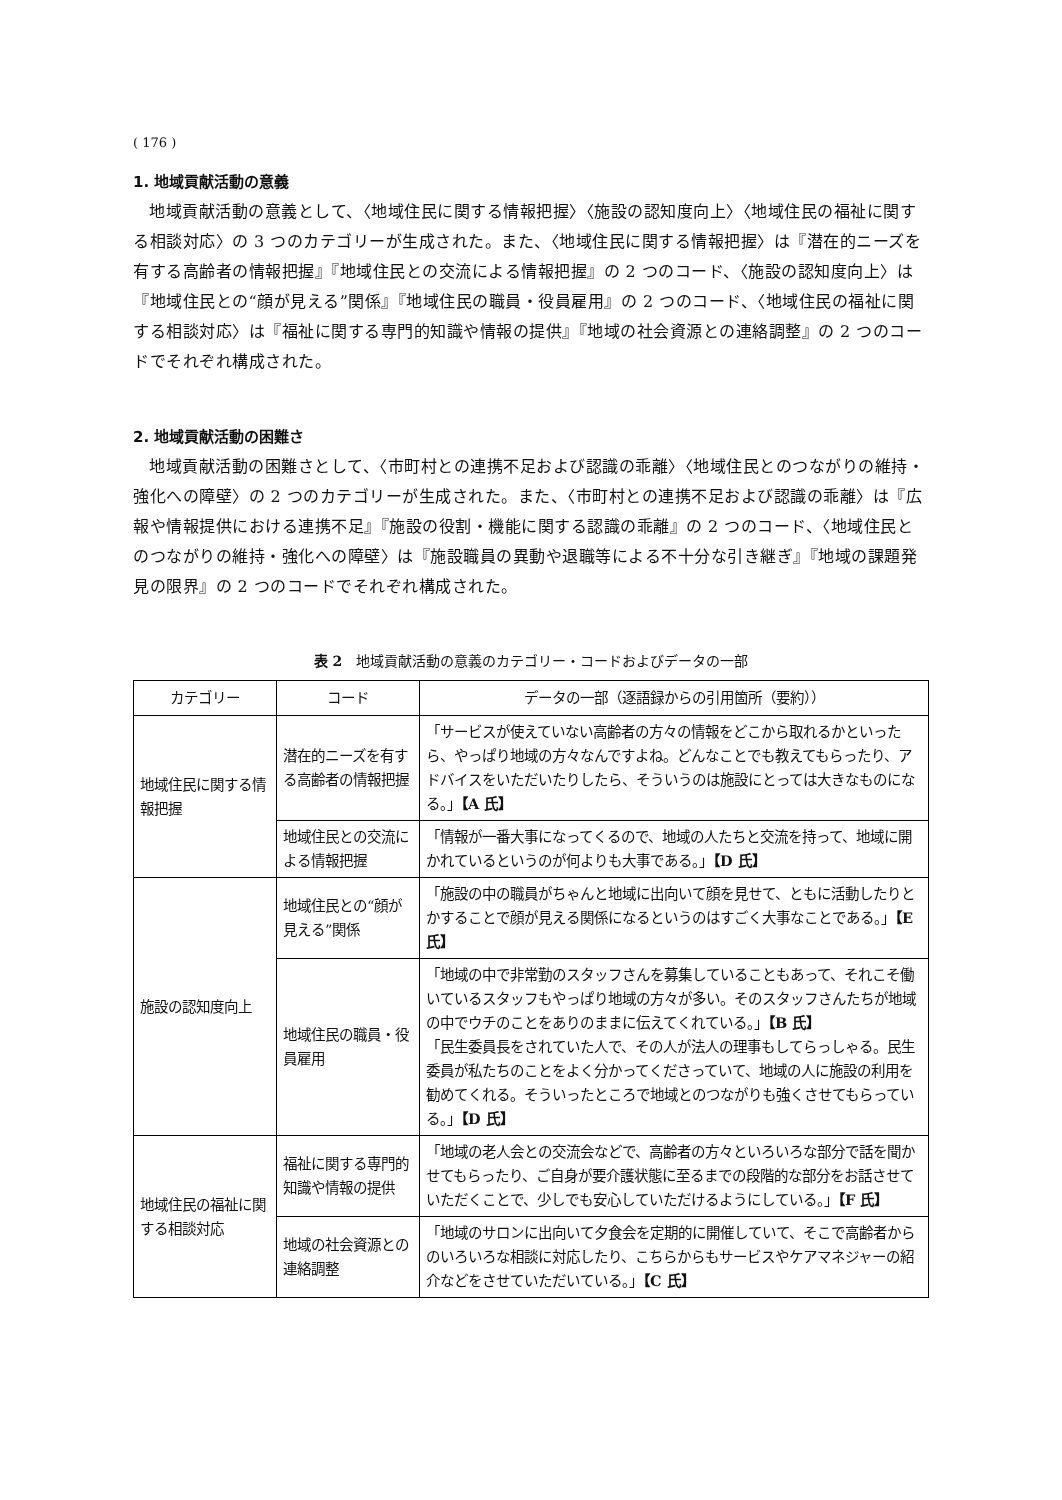( 176 )
1. 地域貢献活動の意義
地域貢献活動の意義として、〈地域住民に関する情報把握〉〈施設の認知度向上〉〈地域住民の福祉に関する相談対応〉の 3 つのカテゴリーが生成された。また、〈地域住民に関する情報把握〉は『潜在的ニーズを有する高齢者の情報把握』『地域住民との交流による情報把握』の 2 つのコード、〈施設の認知度向上〉は『地域住民との“顔が見える”関係』『地域住民の職員・役員雇用』の 2 つのコード、〈地域住民の福祉に関する相談対応〉は『福祉に関する専門的知識や情報の提供』『地域の社会資源との連絡調整』の 2 つのコードでそれぞれ構成された。
2. 地域貢献活動の困難さ
地域貢献活動の困難さとして、〈市町村との連携不足および認識の乖離〉〈地域住民とのつながりの維持・強化への障壁〉の 2 つのカテゴリーが生成された。また、〈市町村との連携不足および認識の乖離〉は『広報や情報提供における連携不足』『施設の役割・機能に関する認識の乖離』の 2 つのコード、〈地域住民とのつながりの維持・強化への障壁〉は『施設職員の異動や退職等による不十分な引き継ぎ』『地域の課題発見の限界』の 2 つのコードでそれぞれ構成された。
表 2　地域貢献活動の意義のカテゴリー・コードおよびデータの一部
| カテゴリー | コード | データの一部（逐語録からの引用箇所（要約）） |
| --- | --- | --- |
| 地域住民に関する情報把握 | 潜在的ニーズを有する高齢者の情報把握 | 「サービスが使えていない高齢者の方々の情報をどこから取れるかといったら、やっぱり地域の方々なんですよね。どんなことでも教えてもらったり、アドバイスをいただいたりしたら、そういうのは施設にとっては大きなものになる。」 【A 氏】 |
| | 地域住民との交流による情報把握 | 「情報が一番大事になってくるので、地域の人たちと交流を持って、地域に開かれているというのが何よりも大事である。」 【D 氏】 |
| 施設の認知度向上 | 地域住民との“顔が見える”関係 | 「施設の中の職員がちゃんと地域に出向いて顔を見せて、ともに活動したりとかすることで顔が見える関係になるというのはすごく大事なことである。」 【E 氏】 |
| | 地域住民の職員・役員雇用 | 「地域の中で非常勤のスタッフさんを募集していることもあって、それこそ働いているスタッフもやっぱり地域の方々が多い。そのスタッフさんたちが地域の中でウチのことをありのままに伝えてくれている。」 【B 氏】 「民生委員長をされていた人で、その人が法人の理事もしてらっしゃる。民生委員が私たちのことをよく分かってくださっていて、地域の人に施設の利用を勧めてくれる。そういったところで地域とのつながりも強くさせてもらっている。」 【D 氏】 |
| 地域住民の福祉に関する相談対応 | 福祉に関する専門的知識や情報の提供 | 「地域の老人会との交流会などで、高齢者の方々といろいろな部分で話を聞かせてもらったり、ご自身が要介護状態に至るまでの段階的な部分をお話させていただくことで、少しでも安心していただけるようにしている。」 【F 氏】 |
| | 地域の社会資源との連絡調整 | 「地域のサロンに出向いて夕食会を定期的に開催していて、そこで高齢者からのいろいろな相談に対応したり、こちらからもサービスやケアマネジャーの紹介などをさせていただいている。」 【C 氏】 |